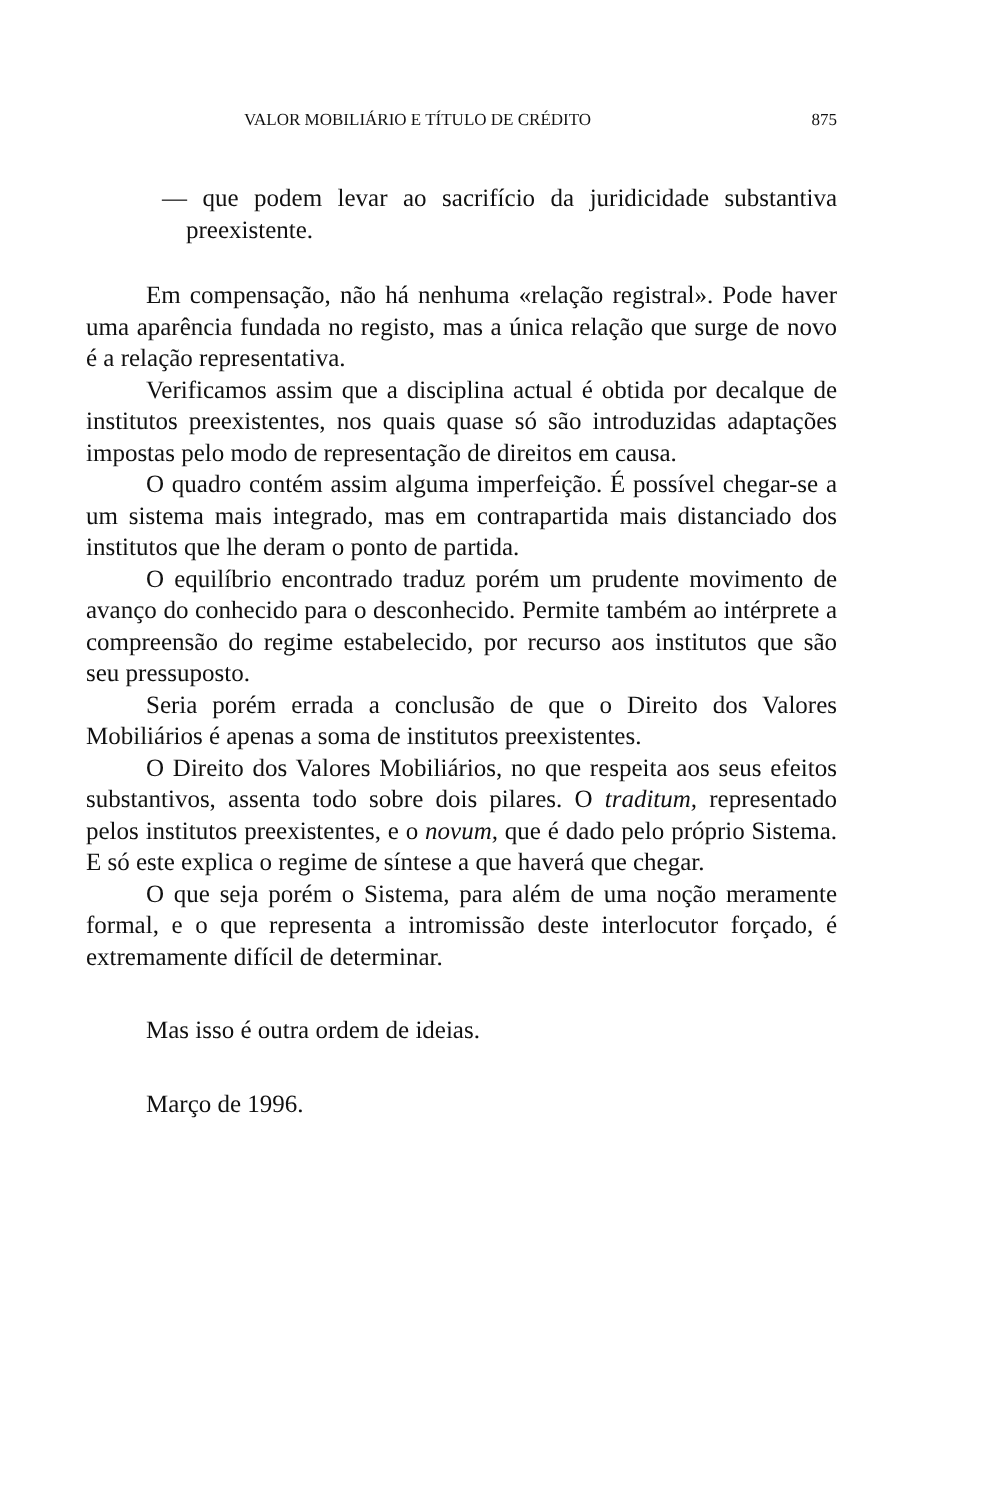VALOR MOBILIÁRIO E TÍTULO DE CRÉDITO 875
— que podem levar ao sacrifício da juridicidade substantiva preexistente.
Em compensação, não há nenhuma «relação registral». Pode haver uma aparência fundada no registo, mas a única relação que surge de novo é a relação representativa.
Verificamos assim que a disciplina actual é obtida por decalque de institutos preexistentes, nos quais quase só são introduzidas adaptações impostas pelo modo de representação de direitos em causa.
O quadro contém assim alguma imperfeição. É possível chegar-se a um sistema mais integrado, mas em contrapartida mais distanciado dos institutos que lhe deram o ponto de partida.
O equilíbrio encontrado traduz porém um prudente movimento de avanço do conhecido para o desconhecido. Permite também ao intérprete a compreensão do regime estabelecido, por recurso aos institutos que são seu pressuposto.
Seria porém errada a conclusão de que o Direito dos Valores Mobiliários é apenas a soma de institutos preexistentes.
O Direito dos Valores Mobiliários, no que respeita aos seus efeitos substantivos, assenta todo sobre dois pilares. O traditum, representado pelos institutos preexistentes, e o novum, que é dado pelo próprio Sistema. E só este explica o regime de síntese a que haverá que chegar.
O que seja porém o Sistema, para além de uma noção meramente formal, e o que representa a intromissão deste interlocutor forçado, é extremamente difícil de determinar.
Mas isso é outra ordem de ideias.
Março de 1996.